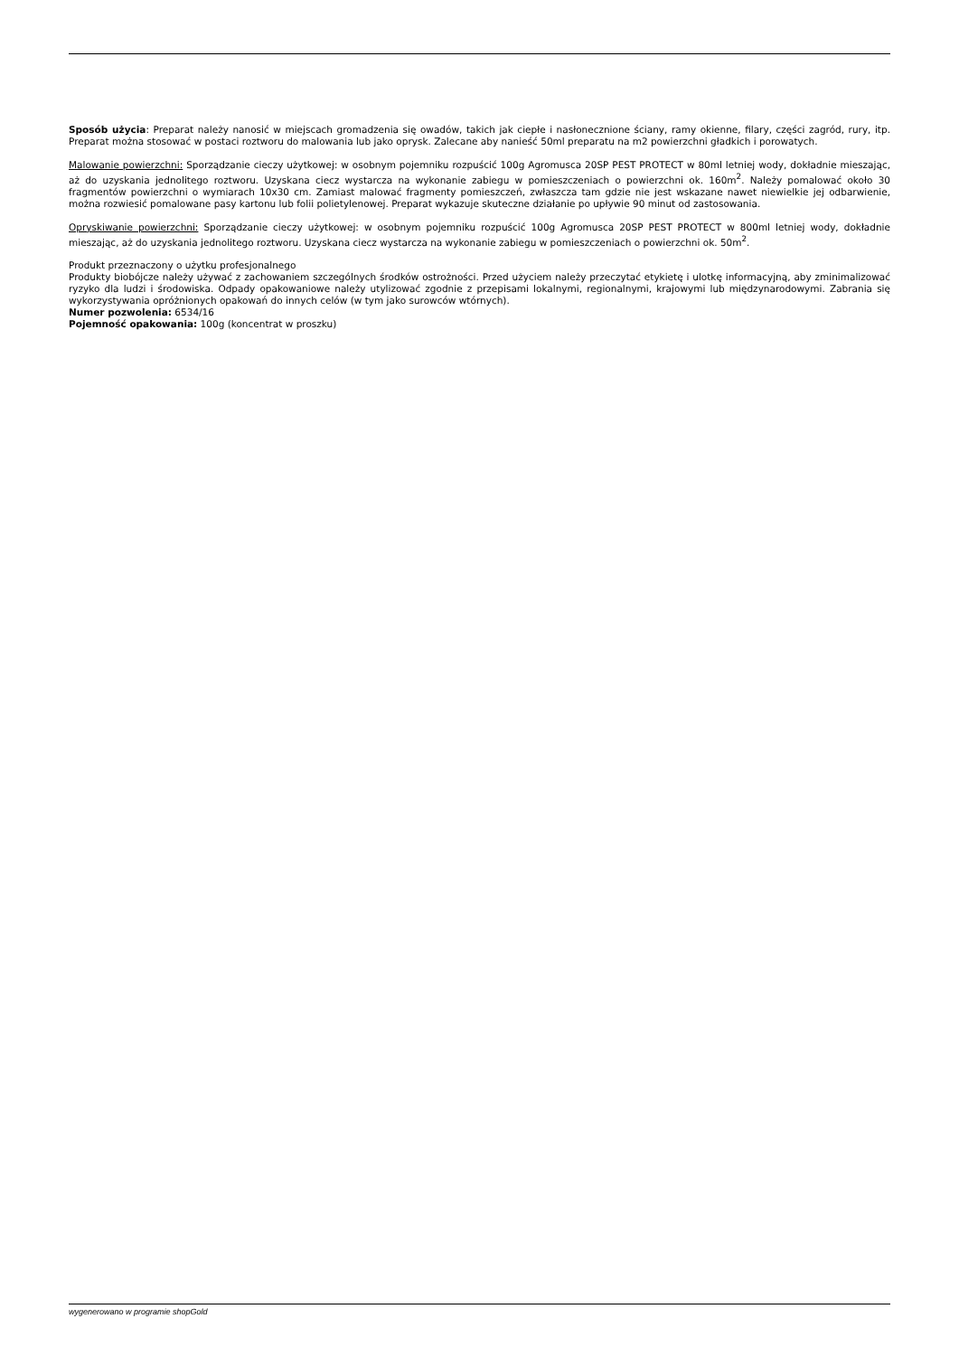Sposób użycia: Preparat należy nanosić w miejscach gromadzenia się owadów, takich jak ciepłe i nasłonecznione ściany, ramy okienne, filary, części zagród, rury, itp. Preparat można stosować w postaci roztworu do malowania lub jako oprysk. Zalecane aby nanieść 50ml preparatu na m2 powierzchni gładkich i porowatych.
Malowanie powierzchni: Sporządzanie cieczy użytkowej: w osobnym pojemniku rozpuścić 100g Agromusca 20SP PEST PROTECT w 80ml letniej wody, dokładnie mieszając, aż do uzyskania jednolitego roztworu. Uzyskana ciecz wystarcza na wykonanie zabiegu w pomieszczeniach o powierzchni ok. 160m<sup>2</sup>. Należy pomalować około 30 fragmentów powierzchni o wymiarach 10x30 cm. Zamiast malować fragmenty pomieszczeń, zwłaszcza tam gdzie nie jest wskazane nawet niewielkie jej odbarwienie, można rozwiesić pomalowane pasy kartonu lub folii polietylenowej. Preparat wykazuje skuteczne działanie po upływie 90 minut od zastosowania.
Opryskiwanie powierzchni: Sporządzanie cieczy użytkowej: w osobnym pojemniku rozpuścić 100g Agromusca 20SP PEST PROTECT w 800ml letniej wody, dokładnie mieszając, aż do uzyskania jednolitego roztworu. Uzyskana ciecz wystarcza na wykonanie zabiegu w pomieszczeniach o powierzchni ok. 50m<sup>2</sup>.
Produkt przeznaczony o użytku profesjonalnego
Produkty biobójcze należy używać z zachowaniem szczególnych środków ostrożności. Przed użyciem należy przeczytać etykietę i ulotkę informacyjną, aby zminimalizować ryzyko dla ludzi i środowiska. Odpady opakowaniowe należy utylizować zgodnie z przepisami lokalnymi, regionalnymi, krajowymi lub międzynarodowymi. Zabrania się wykorzystywania opróżnionych opakowań do innych celów (w tym jako surowców wtórnych).
Numer pozwolenia: 6534/16
Pojemność opakowania: 100g (koncentrat w proszku)
wygenerowano w programie shopGold